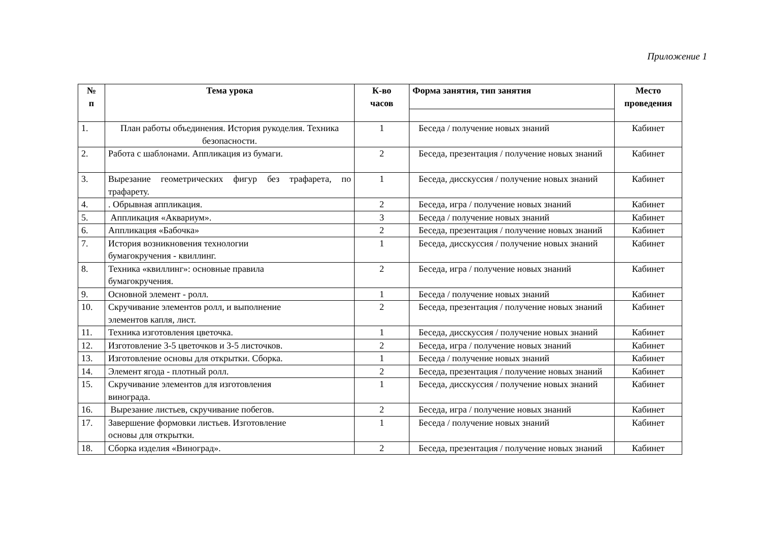Приложение 1
| № п | Тема урока | К-во часов | Форма занятия, тип занятия | Место проведения |
| --- | --- | --- | --- | --- |
| 1. | План работы объединения. История рукоделия. Техника безопасности. | 1 | Беседа / получение новых знаний | Кабинет |
| 2. | Работа с шаблонами. Аппликация из бумаги. | 2 | Беседа, презентация / получение новых знаний | Кабинет |
| 3. | Вырезание геометрических фигур без трафарета, по трафарету. | 1 | Беседа, дисскуссия / получение новых знаний | Кабинет |
| 4. | . Обрывная аппликация. | 2 | Беседа, игра / получение новых знаний | Кабинет |
| 5. | Аппликация «Аквариум». | 3 | Беседа / получение новых знаний | Кабинет |
| 6. | Аппликация «Бабочка» | 2 | Беседа, презентация / получение новых знаний | Кабинет |
| 7. | История возникновения технологии бумагокручения - квиллинг. | 1 | Беседа, дисскуссия / получение новых знаний | Кабинет |
| 8. | Техника «квиллинг»: основные правила бумагокручения. | 2 | Беседа, игра / получение новых знаний | Кабинет |
| 9. | Основной элемент - ролл. | 1 | Беседа / получение новых знаний | Кабинет |
| 10. | Скручивание элементов ролл, и выполнение элементов капля, лист. | 2 | Беседа, презентация / получение новых знаний | Кабинет |
| 11. | Техника изготовления цветочка. | 1 | Беседа, дисскуссия / получение новых знаний | Кабинет |
| 12. | Изготовление 3-5 цветочков и 3-5 листочков. | 2 | Беседа, игра / получение новых знаний | Кабинет |
| 13. | Изготовление основы для открытки. Сборка. | 1 | Беседа / получение новых знаний | Кабинет |
| 14. | Элемент ягода - плотный ролл. | 2 | Беседа, презентация / получение новых знаний | Кабинет |
| 15. | Скручивание элементов для изготовления винограда. | 1 | Беседа, дисскуссия / получение новых знаний | Кабинет |
| 16. | Вырезание листьев, скручивание побегов. | 2 | Беседа, игра / получение новых знаний | Кабинет |
| 17. | Завершение формовки листьев. Изготовление основы для открытки. | 1 | Беседа / получение новых знаний | Кабинет |
| 18. | Сборка изделия «Виноград». | 2 | Беседа, презентация / получение новых знаний | Кабинет |